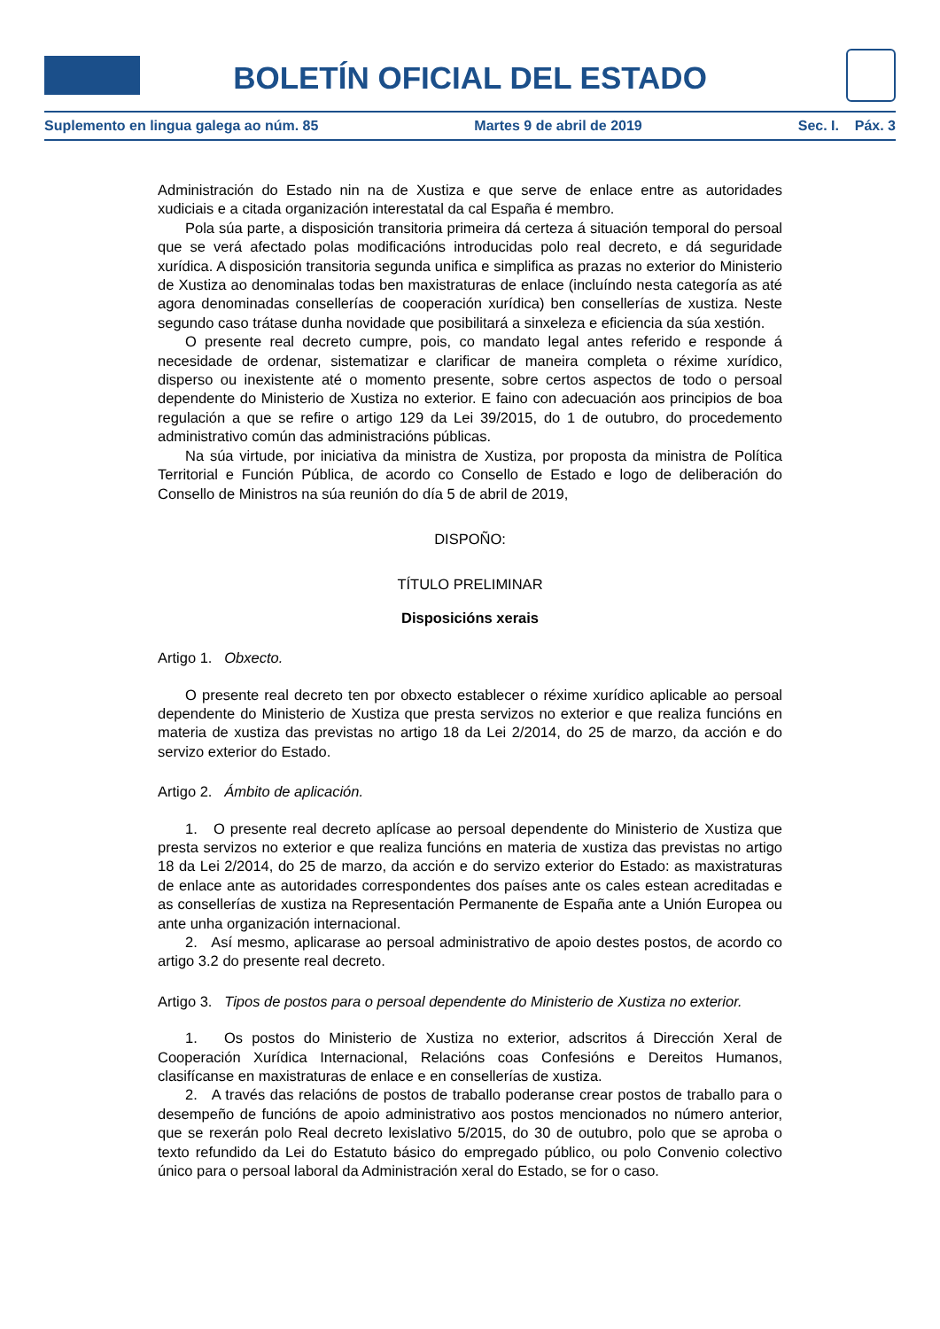BOLETÍN OFICIAL DEL ESTADO
Suplemento en lingua galega ao núm. 85 Martes 9 de abril de 2019 Sec. I. Páx. 3
Administración do Estado nin na de Xustiza e que serve de enlace entre as autoridades xudiciais e a citada organización interestatal da cal España é membro.
Pola súa parte, a disposición transitoria primeira dá certeza á situación temporal do persoal que se verá afectado polas modificacións introducidas polo real decreto, e dá seguridade xurídica. A disposición transitoria segunda unifica e simplifica as prazas no exterior do Ministerio de Xustiza ao denominalas todas ben maxistraturas de enlace (incluíndo nesta categoría as até agora denominadas consellerías de cooperación xurídica) ben consellerías de xustiza. Neste segundo caso trátase dunha novidade que posibilitará a sinxeleza e eficiencia da súa xestión.
O presente real decreto cumpre, pois, co mandato legal antes referido e responde á necesidade de ordenar, sistematizar e clarificar de maneira completa o réxime xurídico, disperso ou inexistente até o momento presente, sobre certos aspectos de todo o persoal dependente do Ministerio de Xustiza no exterior. E faino con adecuación aos principios de boa regulación a que se refire o artigo 129 da Lei 39/2015, do 1 de outubro, do procedemento administrativo común das administracións públicas.
Na súa virtude, por iniciativa da ministra de Xustiza, por proposta da ministra de Política Territorial e Función Pública, de acordo co Consello de Estado e logo de deliberación do Consello de Ministros na súa reunión do día 5 de abril de 2019,
DISPOÑO:
TÍTULO PRELIMINAR
Disposicións xerais
Artigo 1. Obxecto.
O presente real decreto ten por obxecto establecer o réxime xurídico aplicable ao persoal dependente do Ministerio de Xustiza que presta servizos no exterior e que realiza funcións en materia de xustiza das previstas no artigo 18 da Lei 2/2014, do 25 de marzo, da acción e do servizo exterior do Estado.
Artigo 2. Ámbito de aplicación.
1. O presente real decreto aplícase ao persoal dependente do Ministerio de Xustiza que presta servizos no exterior e que realiza funcións en materia de xustiza das previstas no artigo 18 da Lei 2/2014, do 25 de marzo, da acción e do servizo exterior do Estado: as maxistraturas de enlace ante as autoridades correspondentes dos países ante os cales estean acreditadas e as consellerías de xustiza na Representación Permanente de España ante a Unión Europea ou ante unha organización internacional.
2. Así mesmo, aplicarase ao persoal administrativo de apoio destes postos, de acordo co artigo 3.2 do presente real decreto.
Artigo 3. Tipos de postos para o persoal dependente do Ministerio de Xustiza no exterior.
1. Os postos do Ministerio de Xustiza no exterior, adscritos á Dirección Xeral de Cooperación Xurídica Internacional, Relacións coas Confesións e Dereitos Humanos, clasifícanse en maxistraturas de enlace e en consellerías de xustiza.
2. A través das relacións de postos de traballo poderanse crear postos de traballo para o desempeño de funcións de apoio administrativo aos postos mencionados no número anterior, que se rexerán polo Real decreto lexislativo 5/2015, do 30 de outubro, polo que se aproba o texto refundido da Lei do Estatuto básico do empregado público, ou polo Convenio colectivo único para o persoal laboral da Administración xeral do Estado, se for o caso.